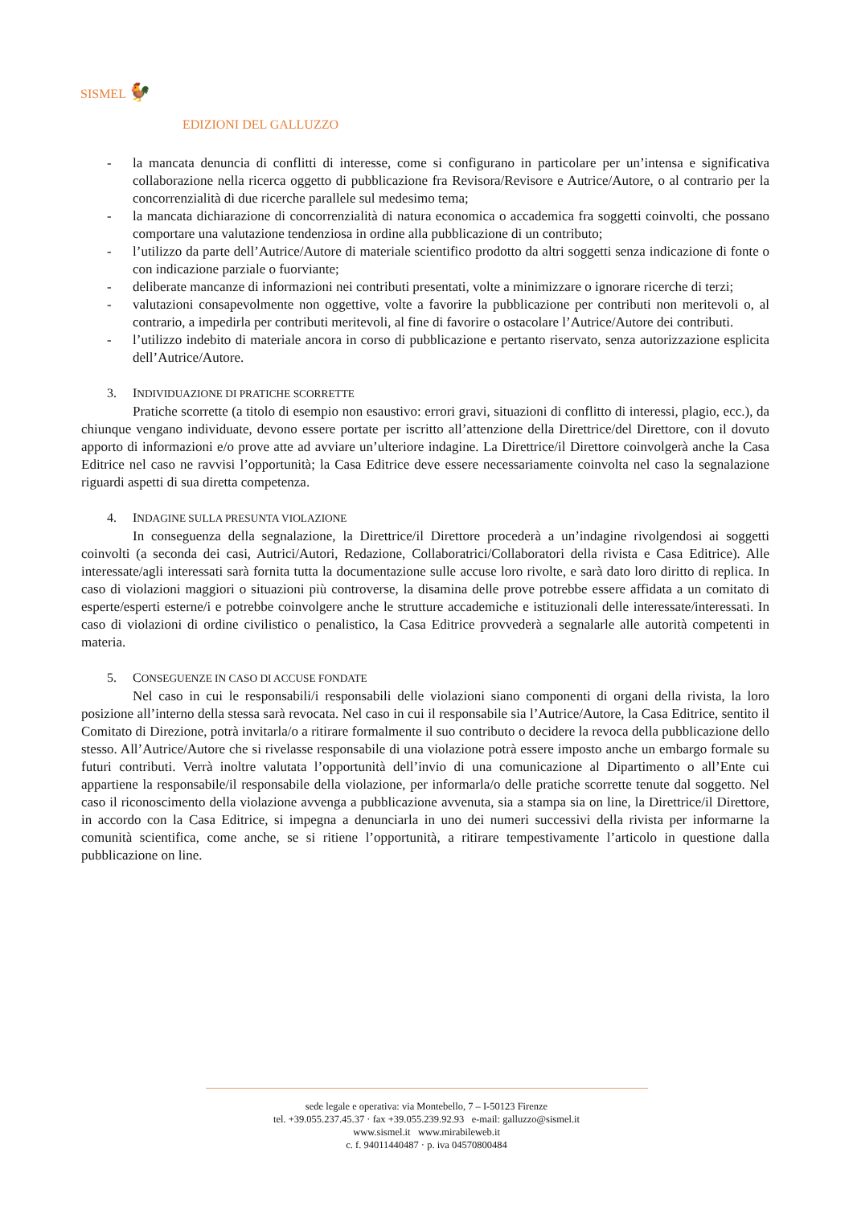SISMEL 🐓
EDIZIONI DEL GALLUZZO
- la mancata denuncia di conflitti di interesse, come si configurano in particolare per un’intensa e significativa collaborazione nella ricerca oggetto di pubblicazione fra Revisora/Revisore e Autrice/Autore, o al contrario per la concorrenzialità di due ricerche parallele sul medesimo tema;
- la mancata dichiarazione di concorrenzialità di natura economica o accademica fra soggetti coinvolti, che possano comportare una valutazione tendenziosa in ordine alla pubblicazione di un contributo;
- l’utilizzo da parte dell’Autrice/Autore di materiale scientifico prodotto da altri soggetti senza indicazione di fonte o con indicazione parziale o fuorviante;
- deliberate mancanze di informazioni nei contributi presentati, volte a minimizzare o ignorare ricerche di terzi;
- valutazioni consapevolmente non oggettive, volte a favorire la pubblicazione per contributi non meritevoli o, al contrario, a impedirla per contributi meritevoli, al fine di favorire o ostacolare l’Autrice/Autore dei contributi.
- l’utilizzo indebito di materiale ancora in corso di pubblicazione e pertanto riservato, senza autorizzazione esplicita dell’Autrice/Autore.
3. INDIVIDUAZIONE DI PRATICHE SCORRETTE
Pratiche scorrette (a titolo di esempio non esaustivo: errori gravi, situazioni di conflitto di interessi, plagio, ecc.), da chiunque vengano individuate, devono essere portate per iscritto all’attenzione della Direttrice/del Direttore, con il dovuto apporto di informazioni e/o prove atte ad avviare un’ulteriore indagine. La Direttrice/il Direttore coinvolgerà anche la Casa Editrice nel caso ne ravvisi l’opportunità; la Casa Editrice deve essere necessariamente coinvolta nel caso la segnalazione riguardi aspetti di sua diretta competenza.
4. INDAGINE SULLA PRESUNTA VIOLAZIONE
In conseguenza della segnalazione, la Direttrice/il Direttore procederà a un’indagine rivolgendosi ai soggetti coinvolti (a seconda dei casi, Autrici/Autori, Redazione, Collaboratrici/Collaboratori della rivista e Casa Editrice). Alle interessate/agli interessati sarà fornita tutta la documentazione sulle accuse loro rivolte, e sarà dato loro diritto di replica. In caso di violazioni maggiori o situazioni più controverse, la disamina delle prove potrebbe essere affidata a un comitato di esperte/esperti esterne/i e potrebbe coinvolgere anche le strutture accademiche e istituzionali delle interessate/interessati. In caso di violazioni di ordine civilistico o penalistico, la Casa Editrice provvederà a segnalarle alle autorità competenti in materia.
5. CONSEGUENZE IN CASO DI ACCUSE FONDATE
Nel caso in cui le responsabili/i responsabili delle violazioni siano componenti di organi della rivista, la loro posizione all’interno della stessa sarà revocata. Nel caso in cui il responsabile sia l’Autrice/Autore, la Casa Editrice, sentito il Comitato di Direzione, potrà invitarla/o a ritirare formalmente il suo contributo o decidere la revoca della pubblicazione dello stesso. All’Autrice/Autore che si rivelasse responsabile di una violazione potrà essere imposto anche un embargo formale su futuri contributi. Verrà inoltre valutata l’opportunità dell’invio di una comunicazione al Dipartimento o all’Ente cui appartiene la responsabile/il responsabile della violazione, per informarla/o delle pratiche scorrette tenute dal soggetto. Nel caso il riconoscimento della violazione avvenga a pubblicazione avvenuta, sia a stampa sia on line, la Direttrice/il Direttore, in accordo con la Casa Editrice, si impegna a denunciarla in uno dei numeri successivi della rivista per informarne la comunità scientifica, come anche, se si ritiene l’opportunità, a ritirare tempestivamente l’articolo in questione dalla pubblicazione on line.
sede legale e operativa: via Montebello, 7 – I-50123 Firenze
tel. +39.055.237.45.37 · fax +39.055.239.92.93 e-mail: galluzzo@sismel.it
www.sismel.it www.mirabileweb.it
c. f. 94011440487 · p. iva 04570800484